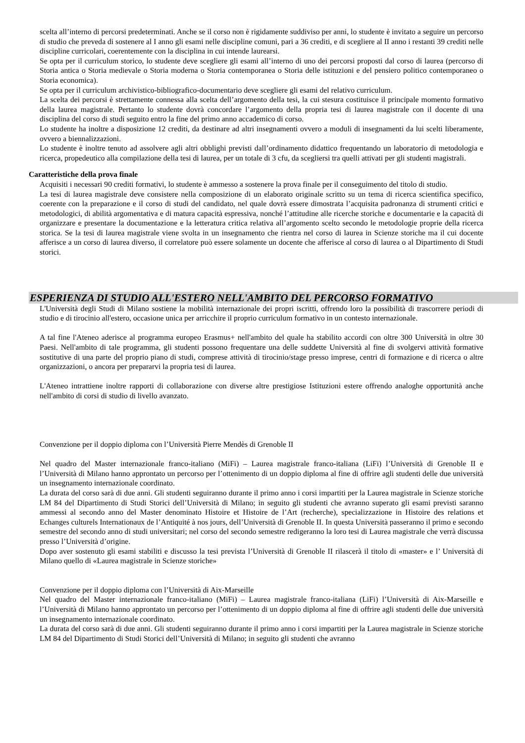scelta all’interno di percorsi predeterminati. Anche se il corso non è rigidamente suddiviso per anni, lo studente è invitato a seguire un percorso di studio che preveda di sostenere al I anno gli esami nelle discipline comuni, pari a 36 crediti, e di scegliere al II anno i restanti 39 crediti nelle discipline curricolari, coerentemente con la disciplina in cui intende laurearsi.
Se opta per il curriculum storico, lo studente deve scegliere gli esami all’interno di uno dei percorsi proposti dal corso di laurea (percorso di Storia antica o Storia medievale o Storia moderna o Storia contemporanea o Storia delle istituzioni e del pensiero politico contemporaneo o Storia economica).
Se opta per il curriculum archivistico-bibliografico-documentario deve scegliere gli esami del relativo curriculum.
La scelta dei percorsi è strettamente connessa alla scelta dell’argomento della tesi, la cui stesura costituisce il principale momento formativo della laurea magistrale. Pertanto lo studente dovrà concordare l’argomento della propria tesi di laurea magistrale con il docente di una disciplina del corso di studi seguito entro la fine del primo anno accademico di corso.
Lo studente ha inoltre a disposizione 12 crediti, da destinare ad altri insegnamenti ovvero a moduli di insegnamenti da lui scelti liberamente, ovvero a biennalizzazioni.
Lo studente è inoltre tenuto ad assolvere agli altri obblighi previsti dall’ordinamento didattico frequentando un laboratorio di metodologia e ricerca, propedeutico alla compilazione della tesi di laurea, per un totale di 3 cfu, da scegliersi tra quelli attivati per gli studenti magistrali.
Caratteristiche della prova finale
Acquisiti i necessari 90 crediti formativi, lo studente è ammesso a sostenere la prova finale per il conseguimento del titolo di studio.
La tesi di laurea magistrale deve consistere nella composizione di un elaborato originale scritto su un tema di ricerca scientifica specifico, coerente con la preparazione e il corso di studi del candidato, nel quale dovrà essere dimostrata l’acquisita padronanza di strumenti critici e metodologici, di abilità argomentativa e di matura capacità espressiva, nonché l’attitudine alle ricerche storiche e documentarie e la capacità di organizzare e presentare la documentazione e la letteratura critica relativa all’argomento scelto secondo le metodologie proprie della ricerca storica. Se la tesi di laurea magistrale viene svolta in un insegnamento che rientra nel corso di laurea in Scienze storiche ma il cui docente afferisce a un corso di laurea diverso, il correlatore può essere solamente un docente che afferisce al corso di laurea o al Dipartimento di Studi storici.
ESPERIENZA DI STUDIO ALL'ESTERO NELL'AMBITO DEL PERCORSO FORMATIVO
L'Università degli Studi di Milano sostiene la mobilità internazionale dei propri iscritti, offrendo loro la possibilità di trascorrere periodi di studio e di tirocinio all'estero, occasione unica per arricchire il proprio curriculum formativo in un contesto internazionale.
A tal fine l'Ateneo aderisce al programma europeo Erasmus+ nell'ambito del quale ha stabilito accordi con oltre 300 Università in oltre 30 Paesi. Nell'ambito di tale programma, gli studenti possono frequentare una delle suddette Università al fine di svolgervi attività formative sostitutive di una parte del proprio piano di studi, comprese attività di tirocinio/stage presso imprese, centri di formazione e di ricerca o altre organizzazioni, o ancora per prepararvi la propria tesi di laurea.
L'Ateneo intrattiene inoltre rapporti di collaborazione con diverse altre prestigiose Istituzioni estere offrendo analoghe opportunità anche nell'ambito di corsi di studio di livello avanzato.
Convenzione per il doppio diploma con l’Università Pierre Mendès di Grenoble II
Nel quadro del Master internazionale franco-italiano (MiFi) – Laurea magistrale franco-italiana (LiFi) l’Università di Grenoble II e l’Università di Milano hanno approntato un percorso per l’ottenimento di un doppio diploma al fine di offrire agli studenti delle due università un insegnamento internazionale coordinato.
La durata del corso sarà di due anni. Gli studenti seguiranno durante il primo anno i corsi impartiti per la Laurea magistrale in Scienze storiche LM 84 del Dipartimento di Studi Storici dell’Università di Milano; in seguito gli studenti che avranno superato gli esami previsti saranno ammessi al secondo anno del Master denominato Histoire et Histoire de l’Art (recherche), specializzazione in Histoire des relations et Echanges culturels Internationaux de l’Antiquité à nos jours, dell’Università di Grenoble II. In questa Università passeranno il primo e secondo semestre del secondo anno di studi universitari; nel corso del secondo semestre redigeranno la loro tesi di Laurea magistrale che verrà discussa presso l’Università d’origine.
Dopo aver sostenuto gli esami stabiliti e discusso la tesi prevista l’Università di Grenoble II rilascerà il titolo di «master» e l’ Università di Milano quello di «Laurea magistrale in Scienze storiche»
Convenzione per il doppio diploma con l’Università di Aix-Marseille
Nel quadro del Master internazionale franco-italiano (MiFi) – Laurea magistrale franco-italiana (LiFi) l’Università di Aix-Marseille e l’Università di Milano hanno approntato un percorso per l’ottenimento di un doppio diploma al fine di offrire agli studenti delle due università un insegnamento internazionale coordinato.
La durata del corso sarà di due anni. Gli studenti seguiranno durante il primo anno i corsi impartiti per la Laurea magistrale in Scienze storiche LM 84 del Dipartimento di Studi Storici dell’Università di Milano; in seguito gli studenti che avranno